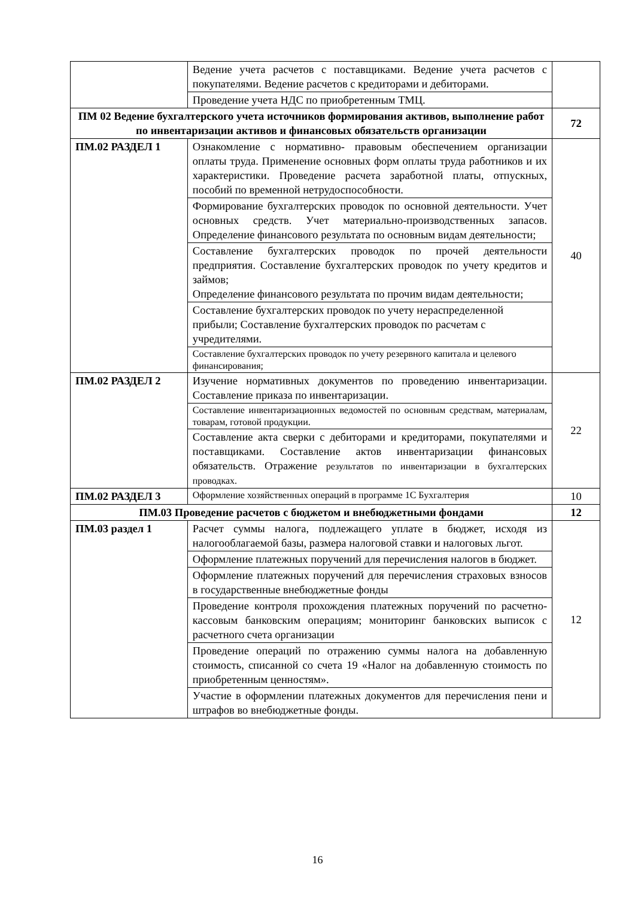| | Ведение учета расчетов с поставщиками. Ведение учета расчетов с покупателями. Ведение расчетов с кредиторами и дебиторами. | |
| | Проведение учета НДС по приобретенным ТМЦ. | |
| ПМ 02 Ведение бухгалтерского учета источников формирования активов, выполнение работ по инвентаризации активов и финансовых обязательств организации | | 72 |
| ПМ.02 РАЗДЕЛ 1 | Ознакомление с нормативно- правовым обеспечением организации оплаты труда. Применение основных форм оплаты труда работников и их характеристики. Проведение расчета заработной платы, отпускных, пособий по временной нетрудоспособности. | 40 |
| | Формирование бухгалтерских проводок по основной деятельности. Учет основных средств. Учет материально-производственных запасов. Определение финансового результата по основным видам деятельности; | |
| | Составление бухгалтерских проводок по прочей деятельности предприятия. Составление бухгалтерских проводок по учету кредитов и займов; Определение финансового результата по прочим видам деятельности; | |
| | Составление бухгалтерских проводок по учету нераспределенной прибыли; Составление бухгалтерских проводок по расчетам с учредителями. | |
| | Составление бухгалтерских проводок по учету резервного капитала и целевого финансирования; | |
| ПМ.02 РАЗДЕЛ 2 | Изучение нормативных документов по проведению инвентаризации. Составление приказа по инвентаризации. | 22 |
| | Составление инвентаризационных ведомостей по основным средствам, материалам, товарам, готовой продукции. | |
| | Составление акта сверки с дебиторами и кредиторами, покупателями и поставщиками. Составление актов инвентаризации финансовых обязательств. Отражение результатов по инвентаризации в бухгалтерских проводках. | |
| ПМ.02 РАЗДЕЛ 3 | Оформление хозяйственных операций в программе 1С Бухгалтерия | 10 |
| ПМ.03 Проведение расчетов с бюджетом и внебюджетными фондами | | 12 |
| ПМ.03 раздел 1 | Расчет суммы налога, подлежащего уплате в бюджет, исходя из налогооблагаемой базы, размера налоговой ставки и налоговых льгот. | 12 |
| | Оформление платежных поручений для перечисления налогов в бюджет. | |
| | Оформление платежных поручений для перечисления страховых взносов в государственные внебюджетные фонды | |
| | Проведение контроля прохождения платежных поручений по расчетно-кассовым банковским операциям; мониторинг банковских выписок с расчетного счета организации | |
| | Проведение операций по отражению суммы налога на добавленную стоимость, списанной со счета 19 «Налог на добавленную стоимость по приобретенным ценностям». | |
| | Участие в оформлении платежных документов для перечисления пени и штрафов во внебюджетные фонды. | |
16